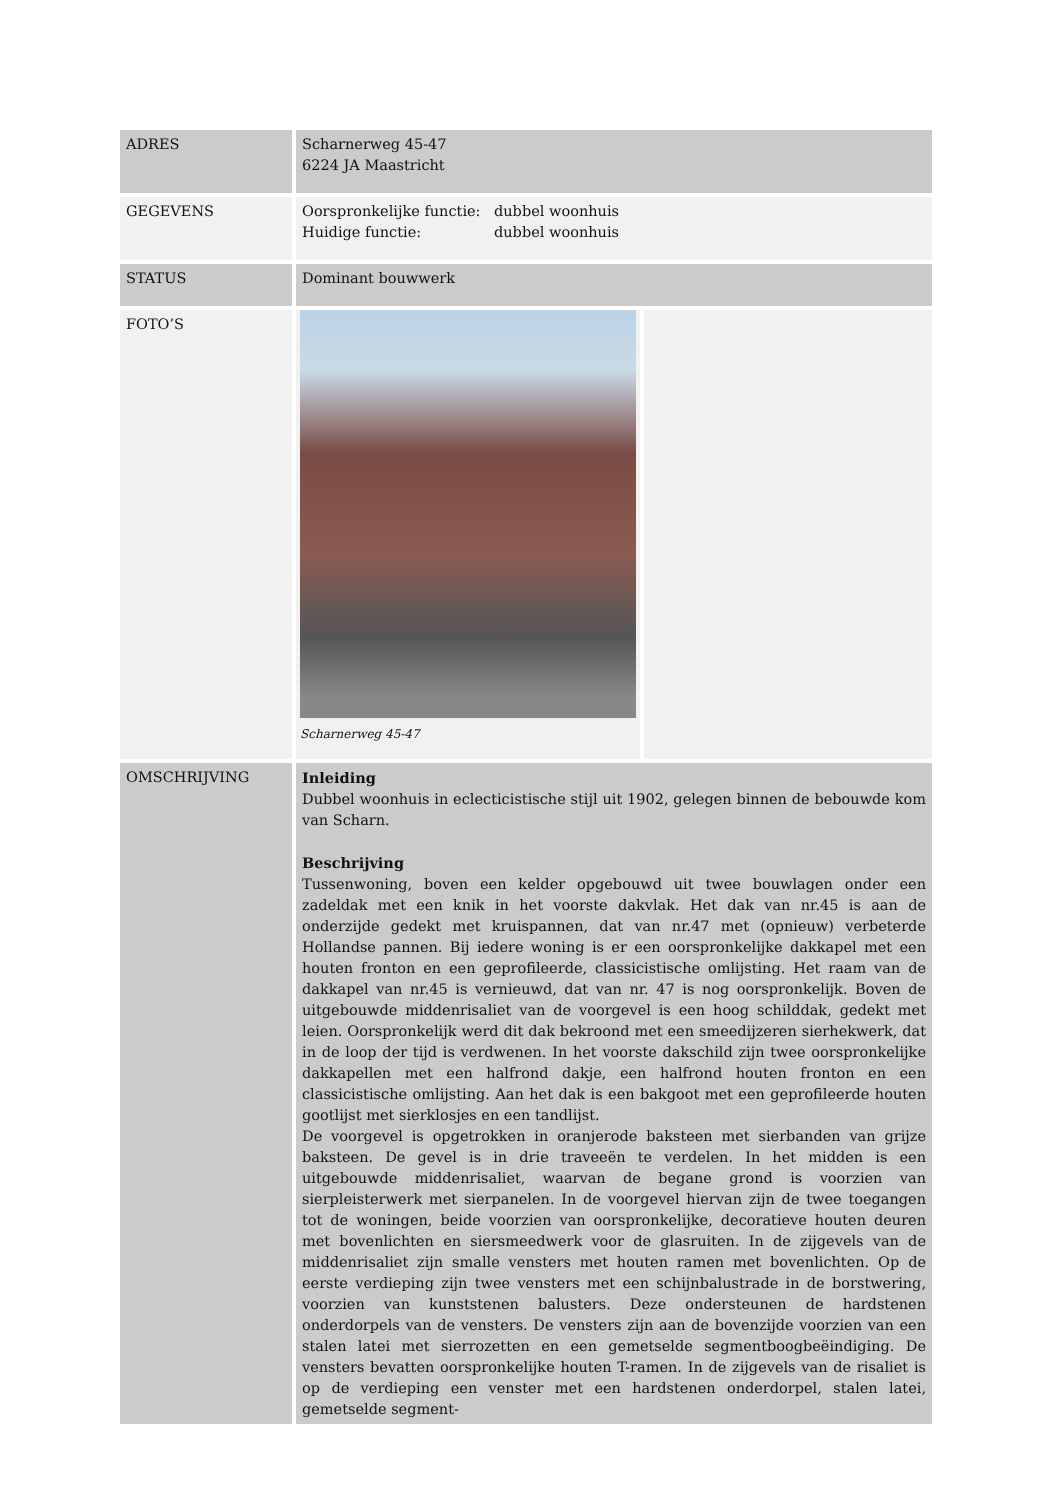| ADRES | Scharnerweg 45-47 6224 JA Maastricht | |
| GEGEVENS | Oorspronkelijke functie: dubbel woonhuis Huidige functie: dubbel woonhuis | |
| STATUS | Dominant bouwwerk | |
| FOTO’S | Scharnerweg 45-47 | |
| OMSCHRIJVING | Inleiding Dubbel woonhuis in eclecticistische stijl uit 1902, gelegen binnen de bebouwde kom van Scharn. Beschrijving Tussenwoning, boven een kelder opgebouwd uit twee bouwlagen onder een zadeldak met een knik in het voorste dakvlak. Het dak van nr.45 is aan de onderzijde gedekt met kruispannen, dat van nr.47 met (opnieuw) verbeterde Hollandse pannen. Bij iedere woning is er een oorspronkelijke dakkapel met een houten fronton en een geprofileerde, classicistische omlijsting. Het raam van de dakkapel van nr.45 is vernieuwd, dat van nr. 47 is nog oorspronkelijk. Boven de uitgebouwde middenrisaliet van de voorgevel is een hoog schilddak, gedekt met leien. Oorspronkelijk werd dit dak bekroond met een smeedijzeren sierhekwerk, dat in de loop der tijd is verdwenen. In het voorste dakschild zijn twee oorspronkelijke dakkapellen met een halfrond dakje, een halfrond houten fronton en een classicistische omlijsting. Aan het dak is een bakgoot met een geprofileerde houten gootlijst met sierklosjes en een tandlijst. De voorgevel is opgetrokken in oranjerode baksteen met sierbanden van grijze baksteen. De gevel is in drie traveeën te verdelen. In het midden is een uitgebouwde middenrisaliet, waarvan de begane grond is voorzien van sierpleisterwerk met sierpanelen. In de voorgevel hiervan zijn de twee toegangen tot de woningen, beide voorzien van oorspronkelijke, decoratieve houten deuren met bovenlichten en siersmeedwerk voor de glasruiten. In de zijgevels van de middenrisaliet zijn smalle vensters met houten ramen met bovenlichten. Op de eerste verdieping zijn twee vensters met een schijnbalustrade in de borstwering, voorzien van kunststenen balusters. Deze ondersteunen de hardstenen onderdorpels van de vensters. De vensters zijn aan de bovenzijde voorzien van een stalen latei met sierrozetten en een gemetselde segmentboogbeëindiging. De vensters bevatten oorspronkelijke houten T-ramen. In de zijgevels van de risaliet is op de verdieping een venster met een hardstenen onderdorpel, stalen latei, gemetselde segment- | |